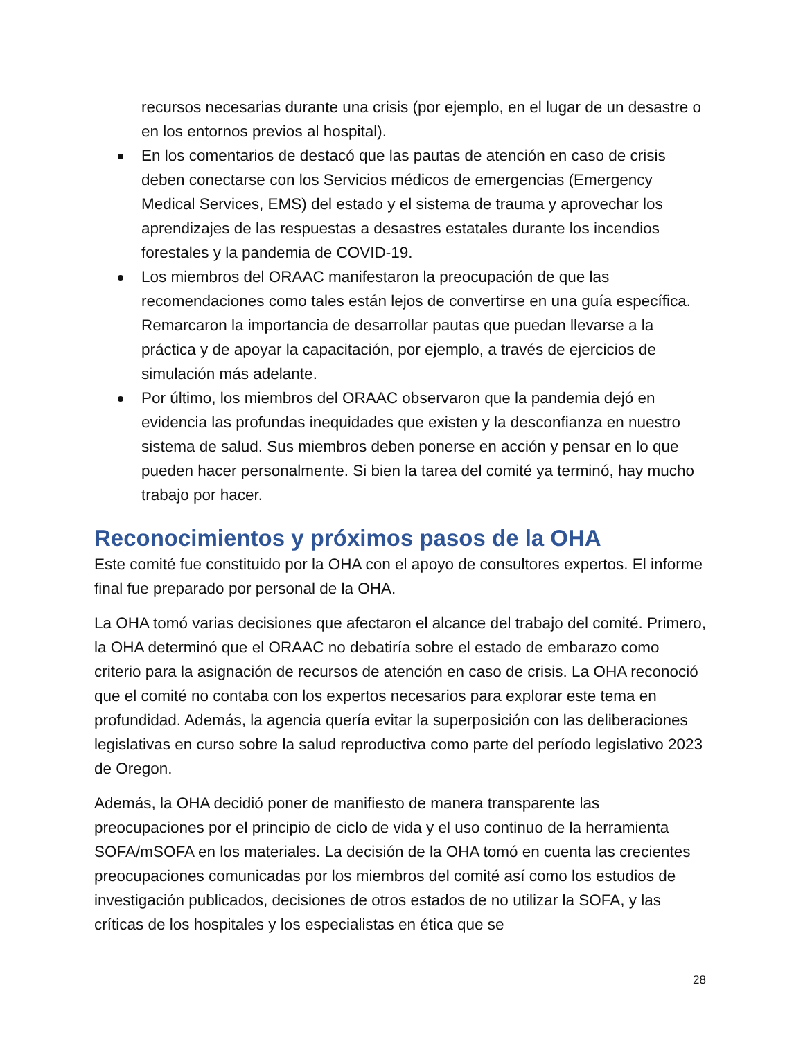recursos necesarias durante una crisis (por ejemplo, en el lugar de un desastre o en los entornos previos al hospital).
En los comentarios de destacó que las pautas de atención en caso de crisis deben conectarse con los Servicios médicos de emergencias (Emergency Medical Services, EMS) del estado y el sistema de trauma y aprovechar los aprendizajes de las respuestas a desastres estatales durante los incendios forestales y la pandemia de COVID-19.
Los miembros del ORAAC manifestaron la preocupación de que las recomendaciones como tales están lejos de convertirse en una guía específica. Remarcaron la importancia de desarrollar pautas que puedan llevarse a la práctica y de apoyar la capacitación, por ejemplo, a través de ejercicios de simulación más adelante.
Por último, los miembros del ORAAC observaron que la pandemia dejó en evidencia las profundas inequidades que existen y la desconfianza en nuestro sistema de salud. Sus miembros deben ponerse en acción y pensar en lo que pueden hacer personalmente. Si bien la tarea del comité ya terminó, hay mucho trabajo por hacer.
Reconocimientos y próximos pasos de la OHA
Este comité fue constituido por la OHA con el apoyo de consultores expertos. El informe final fue preparado por personal de la OHA.
La OHA tomó varias decisiones que afectaron el alcance del trabajo del comité. Primero, la OHA determinó que el ORAAC no debatiría sobre el estado de embarazo como criterio para la asignación de recursos de atención en caso de crisis. La OHA reconoció que el comité no contaba con los expertos necesarios para explorar este tema en profundidad. Además, la agencia quería evitar la superposición con las deliberaciones legislativas en curso sobre la salud reproductiva como parte del período legislativo 2023 de Oregon.
Además, la OHA decidió poner de manifiesto de manera transparente las preocupaciones por el principio de ciclo de vida y el uso continuo de la herramienta SOFA/mSOFA en los materiales. La decisión de la OHA tomó en cuenta las crecientes preocupaciones comunicadas por los miembros del comité así como los estudios de investigación publicados, decisiones de otros estados de no utilizar la SOFA, y las críticas de los hospitales y los especialistas en ética que se
28